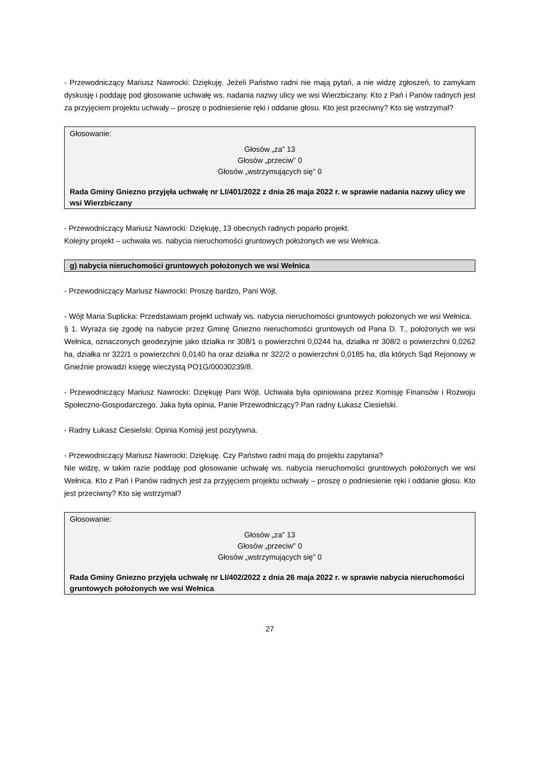- Przewodniczący Mariusz Nawrocki: Dziękuję. Jeżeli Państwo radni nie mają pytań, a nie widzę zgłoszeń, to zamykam dyskusję i poddaję pod głosowanie uchwałę ws. nadania nazwy ulicy we wsi Wierzbiczany. Kto z Pań i Panów radnych jest za przyjęciem projektu uchwały – proszę o podniesienie ręki i oddanie głosu. Kto jest przeciwny? Kto się wstrzymał?
Głosowanie:
Głosów „za” 13
Głosów „przeciw” 0
Głosów „wstrzymujących się” 0
Rada Gminy Gniezno przyjęła uchwałę nr LI/401/2022 z dnia 26 maja 2022 r. w sprawie nadania nazwy ulicy we wsi Wierzbiczany
- Przewodniczący Mariusz Nawrocki: Dziękuję, 13 obecnych radnych poparło projekt.
Kolejny projekt – uchwała ws. nabycia nieruchomości gruntowych położonych we wsi Wełnica.
g) nabycia nieruchomości gruntowych położonych we wsi Wełnica
- Przewodniczący Mariusz Nawrocki: Proszę bardzo, Pani Wójt.
- Wójt Maria Suplicka: Przedstawiam projekt uchwały ws. nabycia nieruchomości gruntowych położonych we wsi Wełnica.
§ 1. Wyraża się zgodę na nabycie przez Gminę Gniezno nieruchomości gruntowych od Pana D. T., położonych we wsi Wełnica, oznaczonych geodezyjnie jako działka nr 308/1 o powierzchni 0,0244 ha, działka nr 308/2 o powierzchni 0,0262 ha, działka nr 322/1 o powierzchni 0,0140 ha oraz działka nr 322/2 o powierzchni 0,0185 ha, dla których Sąd Rejonowy w Gnieźnie prowadzi księgę wieczystą PO1G/00030239/8.
- Przewodniczący Mariusz Nawrocki: Dziękuję Pani Wójt. Uchwała była opiniowana przez Komisję Finansów i Rozwoju Społeczno-Gospodarczego. Jaka była opinia, Panie Przewodniczący? Pan radny Łukasz Ciesielski.
- Radny Łukasz Ciesielski: Opinia Komisji jest pozytywna.
- Przewodniczący Mariusz Nawrocki: Dziękuję. Czy Państwo radni mają do projektu zapytania?
Nie widzę, w takim razie poddaję pod głosowanie uchwałę ws. nabycia nieruchomości gruntowych położonych we wsi Wełnica. Kto z Pań i Panów radnych jest za przyjęciem projektu uchwały – proszę o podniesienie ręki i oddanie głosu. Kto jest przeciwny? Kto się wstrzymał?
Głosowanie:
Głosów „za” 13
Głosów „przeciw” 0
Głosów „wstrzymujących się” 0
Rada Gminy Gniezno przyjęła uchwałę nr LI/402/2022 z dnia 26 maja 2022 r. w sprawie nabycia nieruchomości gruntowych położonych we wsi Wełnica
27